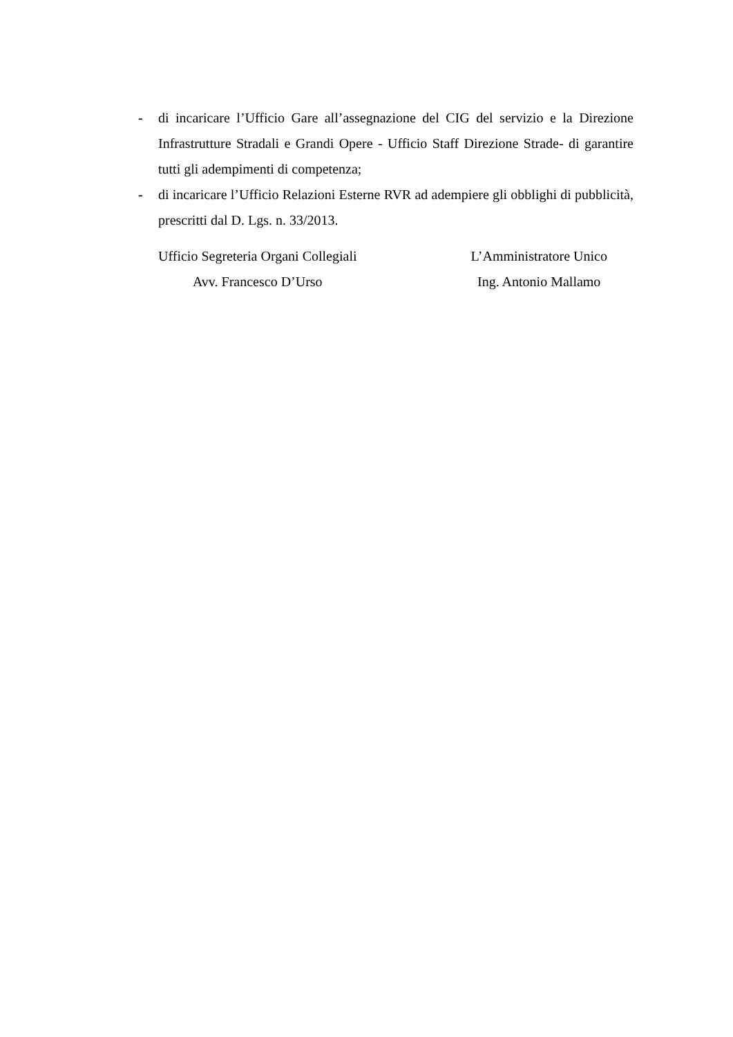- di incaricare l’Ufficio Gare all’assegnazione del CIG del servizio e la Direzione Infrastrutture Stradali e Grandi Opere - Ufficio Staff Direzione Strade- di garantire tutti gli adempimenti di competenza;
- di incaricare l’Ufficio Relazioni Esterne RVR ad adempiere gli obblighi di pubblicità, prescritti dal D. Lgs. n. 33/2013.
Ufficio Segreteria Organi Collegiali
Avv. Francesco D’Urso
L’Amministratore Unico
Ing. Antonio Mallamo